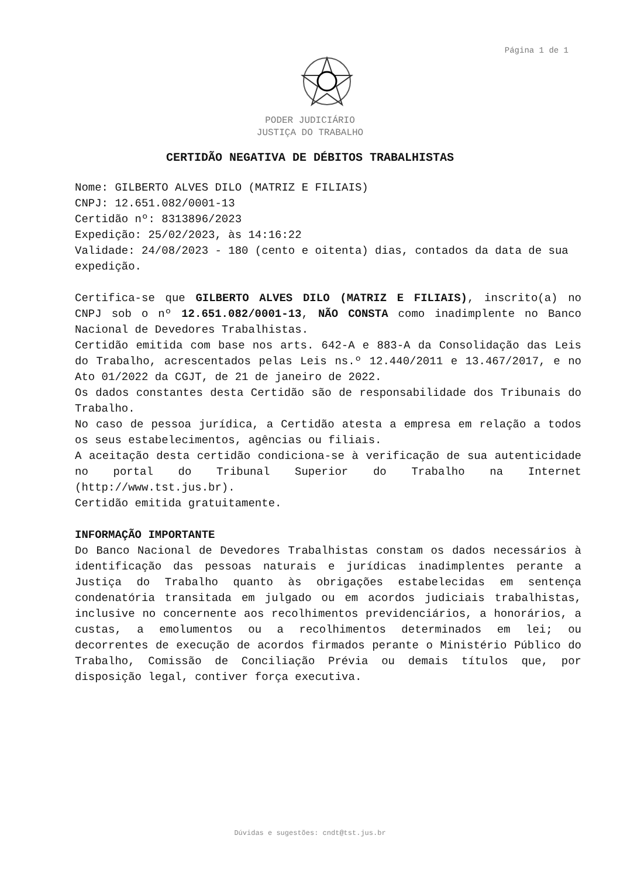Página 1 de 1
PODER JUDICIÁRIO
JUSTIÇA DO TRABALHO
CERTIDÃO NEGATIVA DE DÉBITOS TRABALHISTAS
Nome: GILBERTO ALVES DILO (MATRIZ E FILIAIS)
CNPJ: 12.651.082/0001-13
Certidão nº: 8313896/2023
Expedição: 25/02/2023, às 14:16:22
Validade: 24/08/2023 - 180 (cento e oitenta) dias, contados da data de sua expedição.
Certifica-se que GILBERTO ALVES DILO (MATRIZ E FILIAIS), inscrito(a) no CNPJ sob o nº 12.651.082/0001-13, NÃO CONSTA como inadimplente no Banco Nacional de Devedores Trabalhistas.
Certidão emitida com base nos arts. 642-A e 883-A da Consolidação das Leis do Trabalho, acrescentados pelas Leis ns.º 12.440/2011 e 13.467/2017, e no Ato 01/2022 da CGJT, de 21 de janeiro de 2022.
Os dados constantes desta Certidão são de responsabilidade dos Tribunais do Trabalho.
No caso de pessoa jurídica, a Certidão atesta a empresa em relação a todos os seus estabelecimentos, agências ou filiais.
A aceitação desta certidão condiciona-se à verificação de sua autenticidade no portal do Tribunal Superior do Trabalho na Internet (http://www.tst.jus.br).
Certidão emitida gratuitamente.
INFORMAÇÃO IMPORTANTE
Do Banco Nacional de Devedores Trabalhistas constam os dados necessários à identificação das pessoas naturais e jurídicas inadimplentes perante a Justiça do Trabalho quanto às obrigações estabelecidas em sentença condenatória transitada em julgado ou em acordos judiciais trabalhistas, inclusive no concernente aos recolhimentos previdenciários, a honorários, a custas, a emolumentos ou a recolhimentos determinados em lei; ou decorrentes de execução de acordos firmados perante o Ministério Público do Trabalho, Comissão de Conciliação Prévia ou demais títulos que, por disposição legal, contiver força executiva.
Dúvidas e sugestões: cndt@tst.jus.br